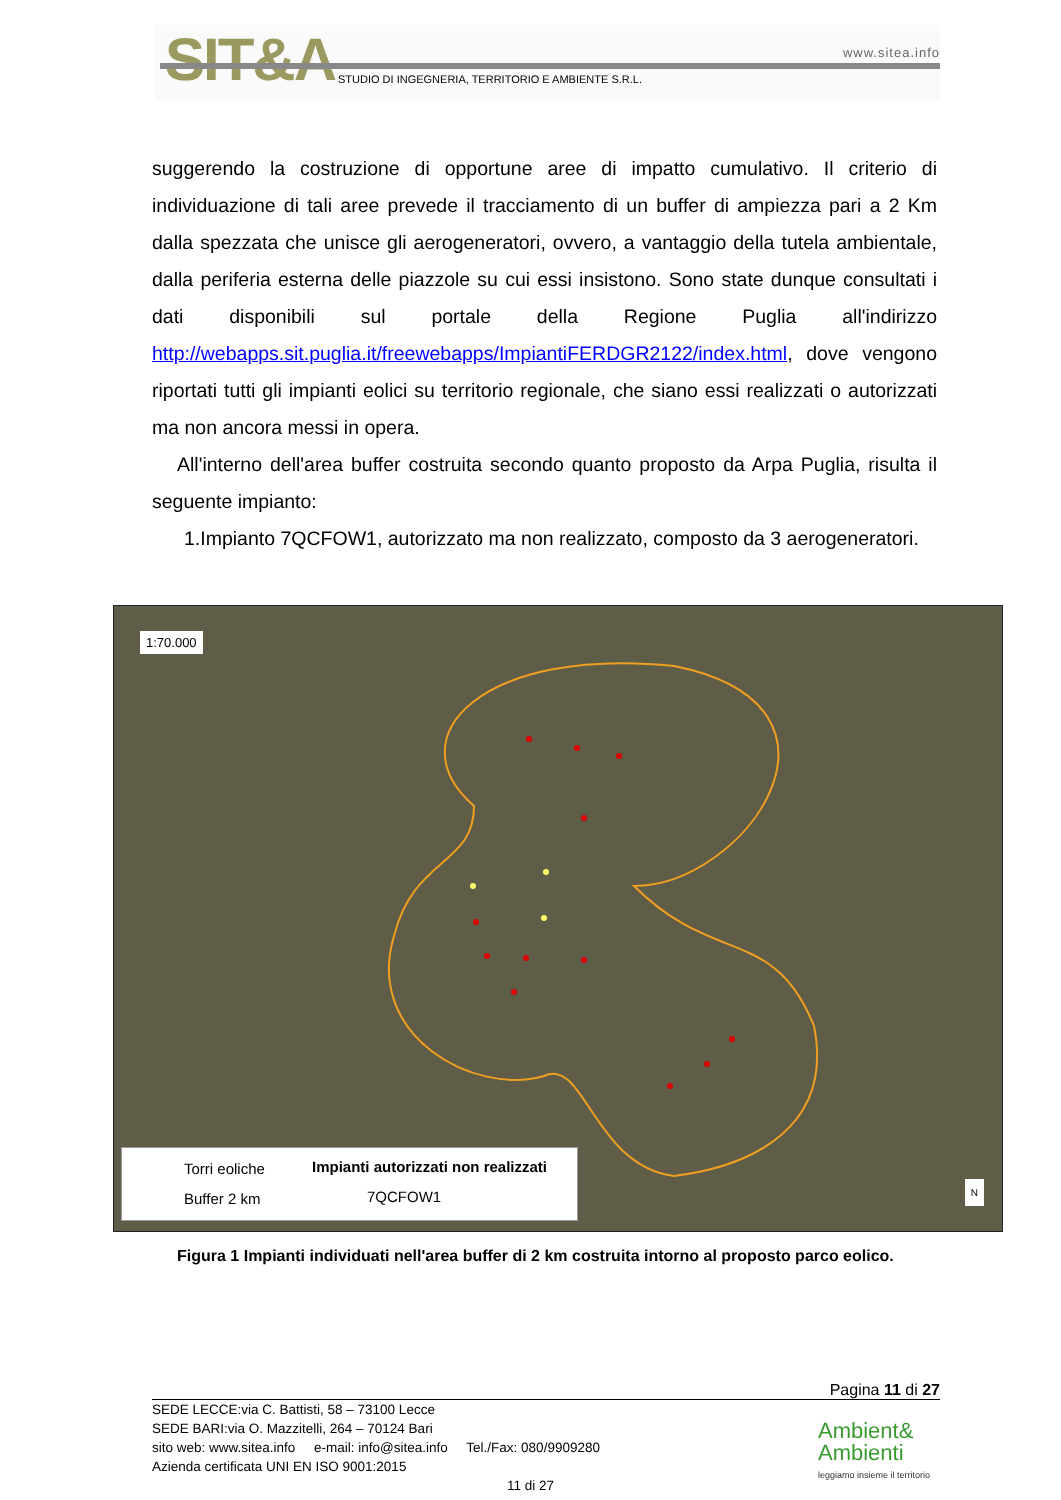SIT&A www.sitea.info
STUDIO DI INGEGNERIA, TERRITORIO E AMBIENTE S.R.L.
suggerendo la costruzione di opportune aree di impatto cumulativo. Il criterio di individuazione di tali aree prevede il tracciamento di un buffer di ampiezza pari a 2 Km dalla spezzata che unisce gli aerogeneratori, ovvero, a vantaggio della tutela ambientale, dalla periferia esterna delle piazzole su cui essi insistono. Sono state dunque consultati i dati disponibili sul portale della Regione Puglia all'indirizzo http://webapps.sit.puglia.it/freewebapps/ImpiantiFERDGR2122/index.html, dove vengono riportati tutti gli impianti eolici su territorio regionale, che siano essi realizzati o autorizzati ma non ancora messi in opera.
All'interno dell'area buffer costruita secondo quanto proposto da Arpa Puglia, risulta il seguente impianto:
1.Impianto 7QCFOW1, autorizzato ma non realizzato, composto da 3 aerogeneratori.
1:70.000
Torri eoliche
Buffer 2 km
Impianti autorizzati non realizzati
7QCFOW1
N
Figura 1 Impianti individuati nell'area buffer di 2 km costruita intorno al proposto parco eolico.
Pagina 11 di 27
SEDE LECCE:via C. Battisti, 58 – 73100 Lecce
SEDE BARI:via O. Mazzitelli, 264 – 70124 Bari
sito web: www.sitea.info e-mail: info@sitea.info Tel./Fax: 080/9909280
Azienda certificata UNI EN ISO 9001:2015
11 di 27
Ambient&
Ambienti
leggiamo insieme il territorio